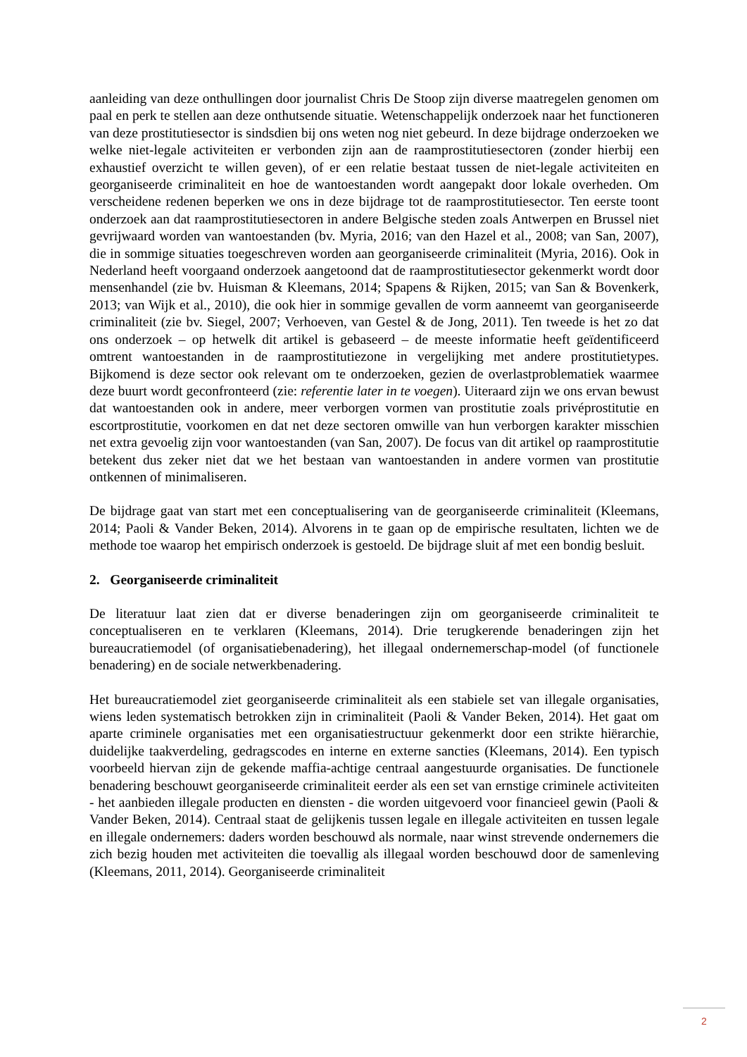aanleiding van deze onthullingen door journalist Chris De Stoop zijn diverse maatregelen genomen om paal en perk te stellen aan deze onthutsende situatie. Wetenschappelijk onderzoek naar het functioneren van deze prostitutiesector is sindsdien bij ons weten nog niet gebeurd. In deze bijdrage onderzoeken we welke niet-legale activiteiten er verbonden zijn aan de raamprostitutiesectoren (zonder hierbij een exhaustief overzicht te willen geven), of er een relatie bestaat tussen de niet-legale activiteiten en georganiseerde criminaliteit en hoe de wantoestanden wordt aangepakt door lokale overheden. Om verscheidene redenen beperken we ons in deze bijdrage tot de raamprostitutiesector. Ten eerste toont onderzoek aan dat raamprostitutiesectoren in andere Belgische steden zoals Antwerpen en Brussel niet gevrijwaard worden van wantoestanden (bv. Myria, 2016; van den Hazel et al., 2008; van San, 2007), die in sommige situaties toegeschreven worden aan georganiseerde criminaliteit (Myria, 2016). Ook in Nederland heeft voorgaand onderzoek aangetoond dat de raamprostitutiesector gekenmerkt wordt door mensenhandel (zie bv. Huisman & Kleemans, 2014; Spapens & Rijken, 2015; van San & Bovenkerk, 2013; van Wijk et al., 2010), die ook hier in sommige gevallen de vorm aanneemt van georganiseerde criminaliteit (zie bv. Siegel, 2007; Verhoeven, van Gestel & de Jong, 2011). Ten tweede is het zo dat ons onderzoek – op hetwelk dit artikel is gebaseerd – de meeste informatie heeft geïdentificeerd omtrent wantoestanden in de raamprostitutiezone in vergelijking met andere prostitutietypes. Bijkomend is deze sector ook relevant om te onderzoeken, gezien de overlastproblematiek waarmee deze buurt wordt geconfronteerd (zie: referentie later in te voegen). Uiteraard zijn we ons ervan bewust dat wantoestanden ook in andere, meer verborgen vormen van prostitutie zoals privéprostitutie en escortprostitutie, voorkomen en dat net deze sectoren omwille van hun verborgen karakter misschien net extra gevoelig zijn voor wantoestanden (van San, 2007). De focus van dit artikel op raamprostitutie betekent dus zeker niet dat we het bestaan van wantoestanden in andere vormen van prostitutie ontkennen of minimaliseren.
De bijdrage gaat van start met een conceptualisering van de georganiseerde criminaliteit (Kleemans, 2014; Paoli & Vander Beken, 2014). Alvorens in te gaan op de empirische resultaten, lichten we de methode toe waarop het empirisch onderzoek is gestoeld. De bijdrage sluit af met een bondig besluit.
2. Georganiseerde criminaliteit
De literatuur laat zien dat er diverse benaderingen zijn om georganiseerde criminaliteit te conceptualiseren en te verklaren (Kleemans, 2014). Drie terugkerende benaderingen zijn het bureaucratiemodel (of organisatiebenadering), het illegaal ondernemerschap-model (of functionele benadering) en de sociale netwerkbenadering.
Het bureaucratiemodel ziet georganiseerde criminaliteit als een stabiele set van illegale organisaties, wiens leden systematisch betrokken zijn in criminaliteit (Paoli & Vander Beken, 2014). Het gaat om aparte criminele organisaties met een organisatiestructuur gekenmerkt door een strikte hiërarchie, duidelijke taakverdeling, gedragscodes en interne en externe sancties (Kleemans, 2014). Een typisch voorbeeld hiervan zijn de gekende maffia-achtige centraal aangestuurde organisaties. De functionele benadering beschouwt georganiseerde criminaliteit eerder als een set van ernstige criminele activiteiten - het aanbieden illegale producten en diensten - die worden uitgevoerd voor financieel gewin (Paoli & Vander Beken, 2014). Centraal staat de gelijkenis tussen legale en illegale activiteiten en tussen legale en illegale ondernemers: daders worden beschouwd als normale, naar winst strevende ondernemers die zich bezig houden met activiteiten die toevallig als illegaal worden beschouwd door de samenleving (Kleemans, 2011, 2014). Georganiseerde criminaliteit
2